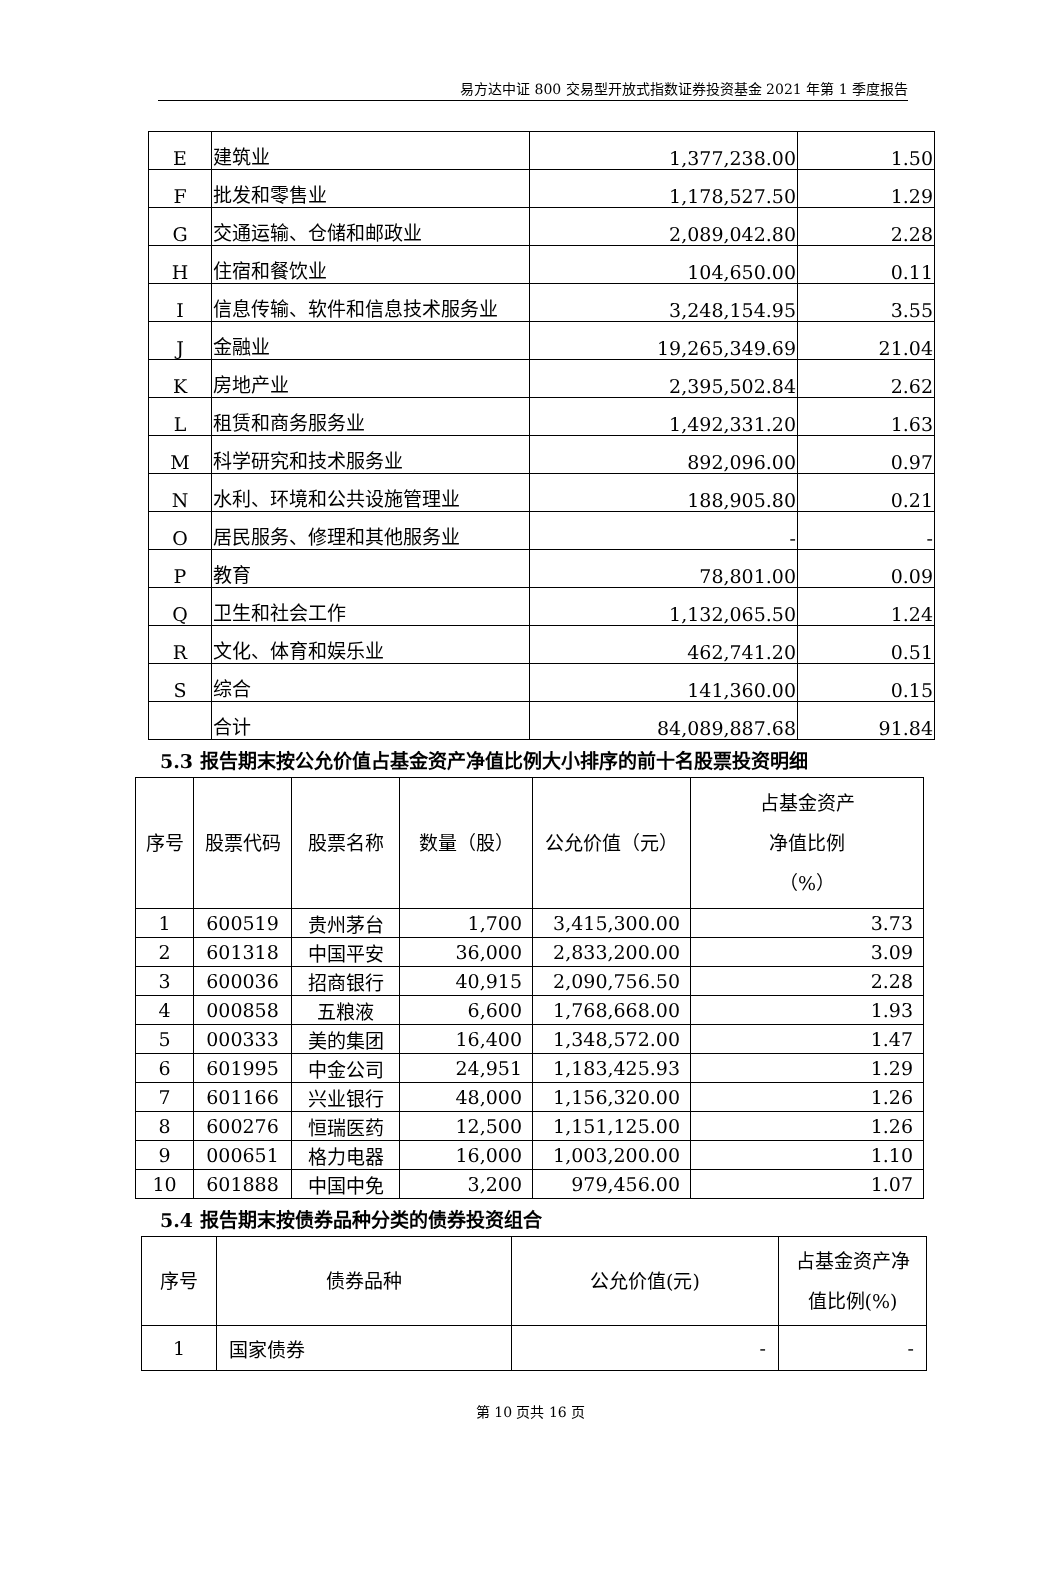易方达中证 800 交易型开放式指数证券投资基金 2021 年第 1 季度报告
| E | 建筑业 | 1,377,238.00 | 1.50 |
| F | 批发和零售业 | 1,178,527.50 | 1.29 |
| G | 交通运输、仓储和邮政业 | 2,089,042.80 | 2.28 |
| H | 住宿和餐饮业 | 104,650.00 | 0.11 |
| I | 信息传输、软件和信息技术服务业 | 3,248,154.95 | 3.55 |
| J | 金融业 | 19,265,349.69 | 21.04 |
| K | 房地产业 | 2,395,502.84 | 2.62 |
| L | 租赁和商务服务业 | 1,492,331.20 | 1.63 |
| M | 科学研究和技术服务业 | 892,096.00 | 0.97 |
| N | 水利、环境和公共设施管理业 | 188,905.80 | 0.21 |
| O | 居民服务、修理和其他服务业 | - | - |
| P | 教育 | 78,801.00 | 0.09 |
| Q | 卫生和社会工作 | 1,132,065.50 | 1.24 |
| R | 文化、体育和娱乐业 | 462,741.20 | 0.51 |
| S | 综合 | 141,360.00 | 0.15 |
| | 合计 | 84,089,887.68 | 91.84 |
5.3 报告期末按公允价值占基金资产净值比例大小排序的前十名股票投资明细
| 序号 | 股票代码 | 股票名称 | 数量（股） | 公允价值（元） | 占基金资产 净值比例 （%） |
| --- | --- | --- | --- | --- | --- |
| 1 | 600519 | 贵州茅台 | 1,700 | 3,415,300.00 | 3.73 |
| 2 | 601318 | 中国平安 | 36,000 | 2,833,200.00 | 3.09 |
| 3 | 600036 | 招商银行 | 40,915 | 2,090,756.50 | 2.28 |
| 4 | 000858 | 五粮液 | 6,600 | 1,768,668.00 | 1.93 |
| 5 | 000333 | 美的集团 | 16,400 | 1,348,572.00 | 1.47 |
| 6 | 601995 | 中金公司 | 24,951 | 1,183,425.93 | 1.29 |
| 7 | 601166 | 兴业银行 | 48,000 | 1,156,320.00 | 1.26 |
| 8 | 600276 | 恒瑞医药 | 12,500 | 1,151,125.00 | 1.26 |
| 9 | 000651 | 格力电器 | 16,000 | 1,003,200.00 | 1.10 |
| 10 | 601888 | 中国中免 | 3,200 | 979,456.00 | 1.07 |
5.4 报告期末按债券品种分类的债券投资组合
| 序号 | 债券品种 | 公允价值(元) | 占基金资产净 值比例(%) |
| --- | --- | --- | --- |
| 1 | 国家债券 | - | - |
第 10 页共 16 页